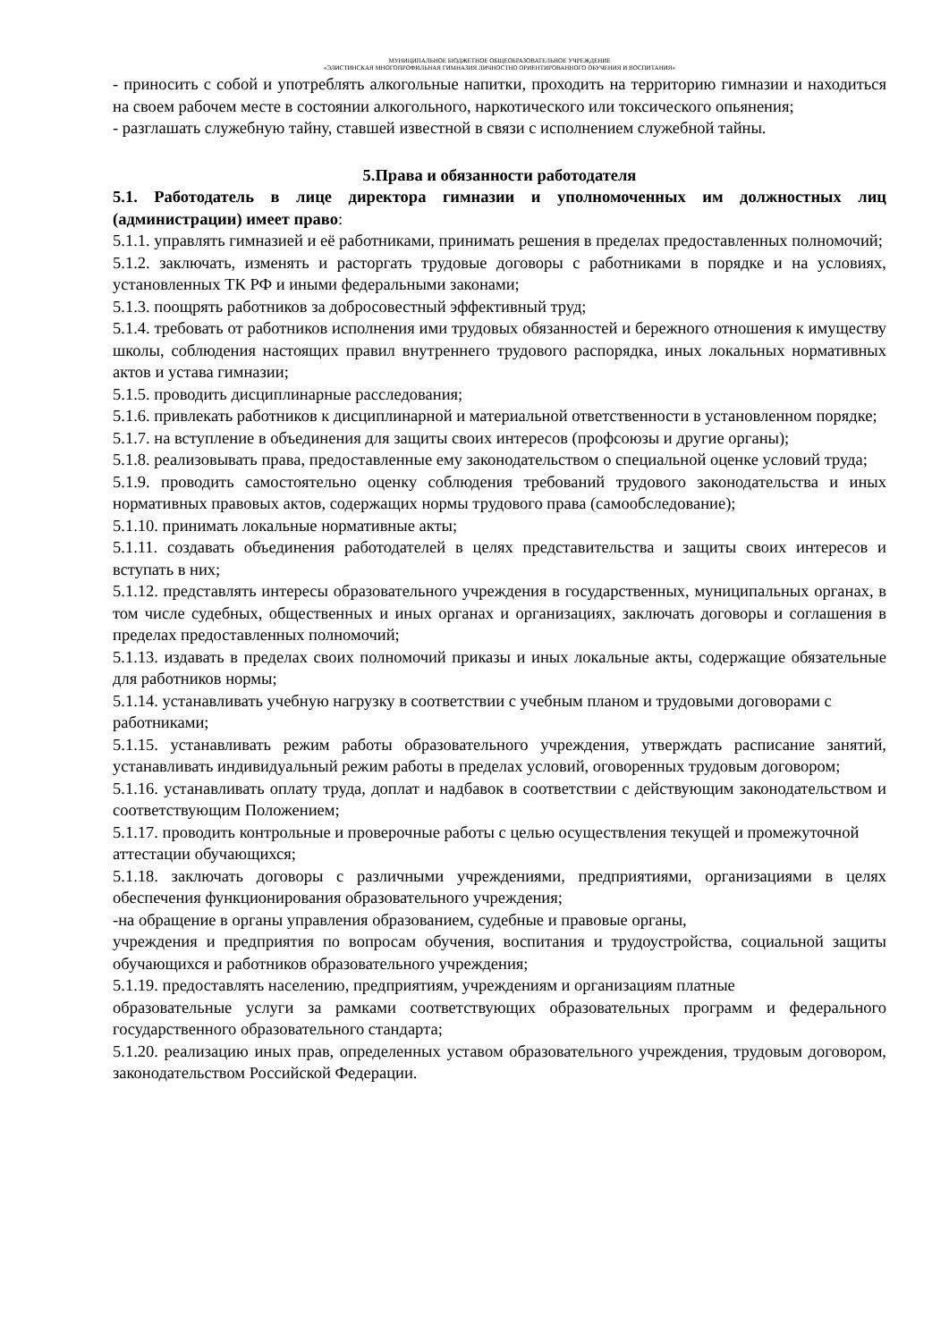МУНИЦИПАЛЬНОЕ БЮДЖЕТНОЕ ОБЩЕОБРАЗОВАТЕЛЬНОЕ УЧРЕЖДЕНИЕ
«ЭЛИСТИНСКАЯ МНОГОПРОФИЛЬНАЯ ГИМНАЗИЯ ЛИЧНОСТНО ОРИЕНТИРОВАННОГО ОБУЧЕНИЯ И ВОСПИТАНИЯ»
- приносить с собой и употреблять алкогольные напитки, проходить на территорию гимназии и находиться на своем рабочем месте в состоянии алкогольного, наркотического или токсического опьянения;
- разглашать служебную тайну, ставшей известной в связи с исполнением служебной тайны.
5.Права и обязанности работодателя
5.1. Работодатель в лице директора гимназии и уполномоченных им должностных лиц (администрации) имеет право:
5.1.1. управлять гимназией и её работниками, принимать решения в пределах предоставленных полномочий;
5.1.2. заключать, изменять и расторгать трудовые договоры с работниками в порядке и на условиях, установленных ТК РФ и иными федеральными законами;
5.1.3. поощрять работников за добросовестный эффективный труд;
5.1.4. требовать от работников исполнения ими трудовых обязанностей и бережного отношения к имуществу школы, соблюдения настоящих правил внутреннего трудового распорядка, иных локальных нормативных актов и устава гимназии;
5.1.5. проводить дисциплинарные расследования;
5.1.6. привлекать работников к дисциплинарной и материальной ответственности в установленном порядке;
5.1.7. на вступление в объединения для защиты своих интересов (профсоюзы и другие органы);
5.1.8. реализовывать права, предоставленные ему законодательством о специальной оценке условий труда;
5.1.9. проводить самостоятельно оценку соблюдения требований трудового законодательства и иных нормативных правовых актов, содержащих нормы трудового права (самообследование);
5.1.10. принимать локальные нормативные акты;
5.1.11. создавать объединения работодателей в целях представительства и защиты своих интересов и вступать в них;
5.1.12. представлять интересы образовательного учреждения в государственных, муниципальных органах, в том числе судебных, общественных и иных органах и организациях, заключать договоры и соглашения в пределах предоставленных полномочий;
5.1.13. издавать в пределах своих полномочий приказы и иных локальные акты, содержащие обязательные для работников нормы;
5.1.14. устанавливать учебную нагрузку в соответствии с учебным планом и трудовыми договорами с работниками;
5.1.15. устанавливать режим работы образовательного учреждения, утверждать расписание занятий, устанавливать индивидуальный режим работы в пределах условий, оговоренных трудовым договором;
5.1.16. устанавливать оплату труда, доплат и надбавок в соответствии с действующим законодательством и соответствующим Положением;
5.1.17. проводить контрольные и проверочные работы с целью осуществления текущей и промежуточной аттестации обучающихся;
5.1.18. заключать договоры с различными учреждениями, предприятиями, организациями в целях обеспечения функционирования образовательного учреждения;
-на обращение в органы управления образованием, судебные и правовые органы,
учреждения и предприятия по вопросам обучения, воспитания и трудоустройства, социальной защиты обучающихся и работников образовательного учреждения;
5.1.19. предоставлять населению, предприятиям, учреждениям и организациям платные
образовательные услуги за рамками соответствующих образовательных программ и федерального государственного образовательного стандарта;
5.1.20. реализацию иных прав, определенных уставом образовательного учреждения, трудовым договором, законодательством Российской Федерации.